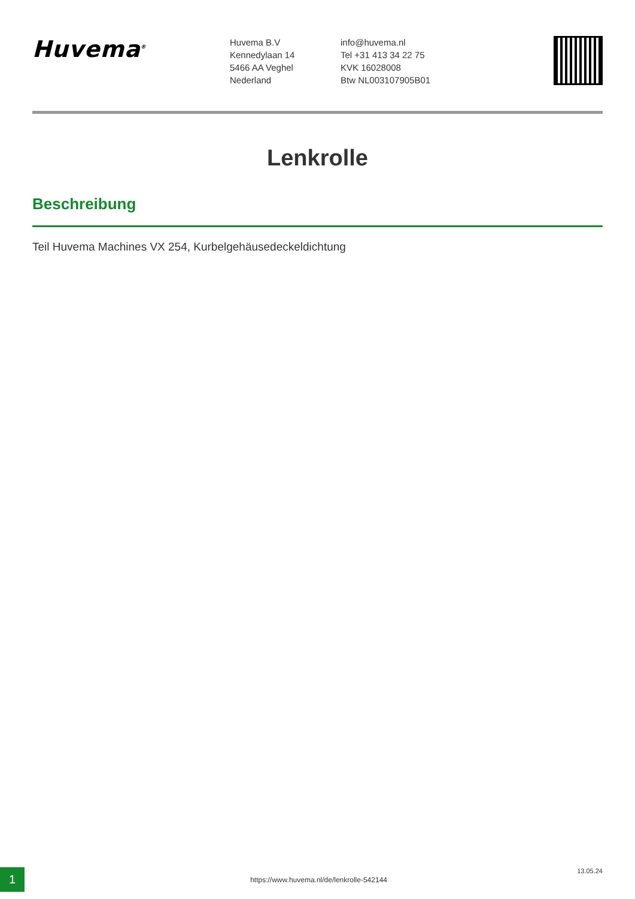Huvema<sup>®</sup>
Huvema B.V
Kennedylaan 14
5466 AA Veghel
Nederland
info@huvema.nl
Tel +31 413 34 22 75
KVK 16028008
Btw NL003107905B01
Lenkrolle
Beschreibung
Teil Huvema Machines VX 254, Kurbelgehäusedeckeldichtung
1
https://www.huvema.nl/de/lenkrolle-542144
13.05.24